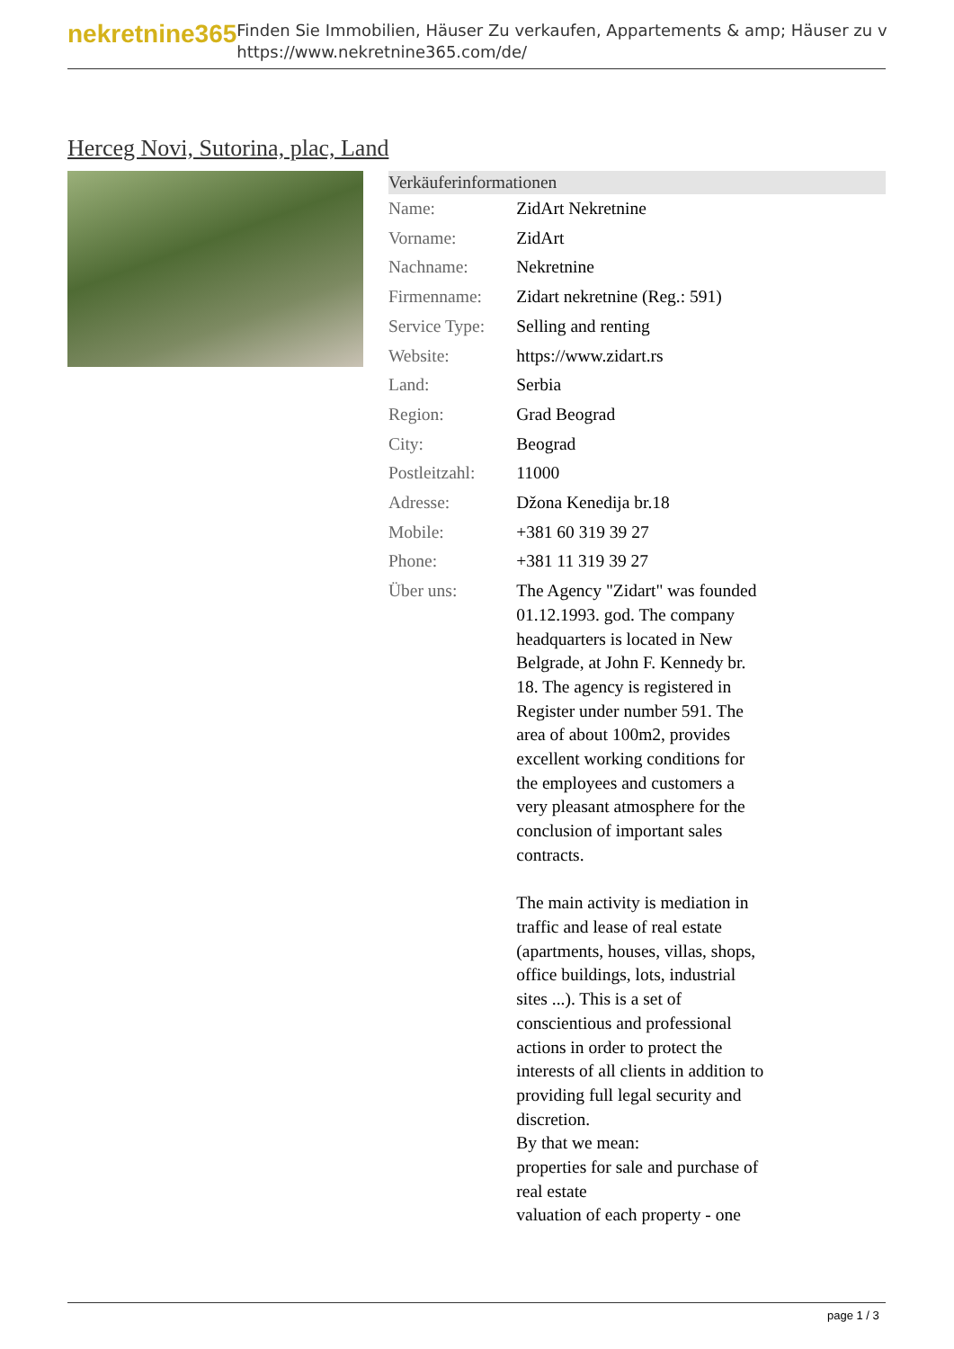nekretnine365
Finden Sie Immobilien, Häuser Zu verkaufen, Appartements & amp; Häuser zu v
https://www.nekretnine365.com/de/
Herceg Novi, Sutorina, plac, Land
| Verkäuferinformationen | |
| --- | --- |
| Name: | ZidArt Nekretnine |
| Vorname: | ZidArt |
| Nachname: | Nekretnine |
| Firmenname: | Zidart nekretnine (Reg.: 591) |
| Service Type: | Selling and renting |
| Website: | https://www.zidart.rs |
| Land: | Serbia |
| Region: | Grad Beograd |
| City: | Beograd |
| Postleitzahl: | 11000 |
| Adresse: | Džona Kenedija br.18 |
| Mobile: | +381 60 319 39 27 |
| Phone: | +381 11 319 39 27 |
| Über uns: | The Agency "Zidart" was founded 01.12.1993. god. The company headquarters is located in New Belgrade, at John F. Kennedy br. 18. The agency is registered in Register under number 591. The area of about 100m2, provides excellent working conditions for the employees and customers a very pleasant atmosphere for the conclusion of important sales contracts. The main activity is mediation in traffic and lease of real estate (apartments, houses, villas, shops, office buildings, lots, industrial sites ...). This is a set of conscientious and professional actions in order to protect the interests of all clients in addition to providing full legal security and discretion. By that we mean: properties for sale and purchase of real estate valuation of each property - one |
page 1 / 3